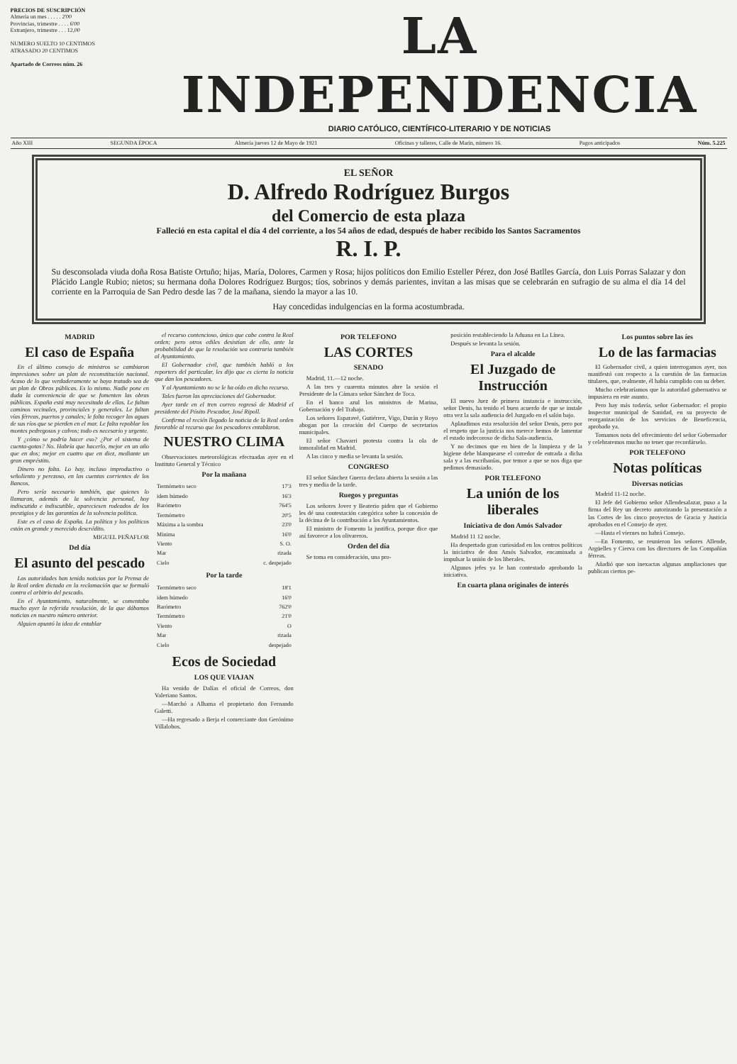PRECIOS DE SUSCRIPCIÓN
Almería un mes . . . . . 2'00
Provincias, trimestre . . . . 6'00
Extranjero, trimestre . . . 12,00
NUMERO SUELTO 10 CENTIMOS
ATRASADO 20 CENTIMOS
Apartado de Correos núm. 26
LA INDEPENDENCIA
DIARIO CATÓLICO, CIENTÍFICO-LITERARIO Y DE NOTICIAS
Año XIII SEGUNDA ÉPOCA Almería jueves 12 de Mayo de 1921 Oficinas y talleres, Calle de Marín, número 16. Pagos anticipados Núm. 5.225
EL SEÑOR
D. Alfredo Rodríguez Burgos
del Comercio de esta plaza
Falleció en esta capital el día 4 del corriente, a los 54 años de edad, después de haber recibido los Santos Sacramentos
R. I. P.
Su desconsolada viuda doña Rosa Batiste Ortuño; hijas, María, Dolores, Carmen y Rosa; hijos políticos don Emilio Esteller Pérez, don José Batlles García, don Luis Porras Salazar y don Plácido Langle Rubio; nietos; su hermana doña Dolores Rodríguez Burgos; tíos, sobrinos y demás parientes, invitan a las misas que se celebrarán en sufragio de su alma el día 14 del corriente en la Parroquia de San Pedro desde las 7 de la mañana, siendo la mayor a las 10.
Hay concedidas indulgencias en la forma acostumbrada.
MADRID
El caso de España
En el último consejo de ministros se cambiaron impresiones sobre un plan de reconstitución nacional. Acaso de lo que verdaderamente se haya tratado sea de un plan de Obras públicas. Es lo mismo. Nadie pone en duda la conveniencia de que se fomenten las obras públicas. España está muy necesitada de ellas. Le faltan caminos vecinales, provinciales y generales. Le faltan vías férreas, puertos y canales; le falta recoger las aguas de sus ríos que se pierden en el mar. Le falta repoblar los montes pedregosos y calvos; todo es necesario y urgente.
Y ¿cómo se podría hacer eso? ¿Por el sistema de cuenta-gotas? No. Habría que hacerlo, mejor en un año que en dos; mejor en cuatro que en diez, mediante un gran empréstito.
Dinero no falta. Lo hay, incluso improductivo o señoliento y perezoso, en las cuentas corrientes de los Bancos.
Pero sería necesario también, que quienes lo llamaran, además de la solvencia personal, hoy indiscutida e indiscutible, apareciesen rodeados de los prestigios y de las garantías de la solvencia política.
Este es el caso de España. La política y los políticos están en grande y merecido descrédito.
MIGUEL PEÑAFLOR
Del día
El asunto del pescado
Las autoridades han tenido noticias por la Prensa de la Real orden dictada en la reclamación que se formuló contra el arbitrio del pescado.
En el Ayuntamiento, naturalmente, se comentaba mucho ayer la referida resolución, de la que dábamos noticias en nuestro número anterior.
Alguien apuntó la idea de entablar
el recurso contencioso, único que cabe contra la Real orden; pero otros ediles desistían de ello, ante la probabilidad de que la resolución sea contraria también al Ayuntamiento.
El Gobernador civil, que también habló a los reporters del particular, les dijo que es cierta la noticia que dan los pescadores.
Y al Ayuntamiento no se le ha oído en dicho recurso.
Tales fueron las apreciaciones del Gobernador.
Ayer tarde en el tren correo regresó de Madrid el presidente del Pósito Pescador, José Ripoll.
Confirma el recién llegado la noticia de la Real orden favorable al recurso que los pescadores entablaron.
NUESTRO CLIMA
Observaciones meteorológicas efectuadas ayer en el Instituto General y Técnico
Por la mañana
| Termómetro seco | 17'3 |
| idem húmedo | 16'3 |
| Barómetro | 764'5 |
| Termómetro | 20'5 |
| Máxima a la sombra | 23'0 |
| Mínima | 16'0 |
| Viento | S. O. |
| Mar | rizada |
| Cielo | c. despejado |
Por la tarde
| Termómetro seco | 18'1 |
| idem húmedo | 16'0 |
| Barómetro | 762'0 |
| Termómetro | 21'0 |
| Viento | O |
| Mar | rizada |
| Cielo | despejado |
Ecos de Sociedad
LOS QUE VIAJAN
Ha venido de Dalías el oficial de Correos, don Valeriano Santos.
—Marchó a Alhama el propietario don Fernando Galetti.
—Ha regresado a Berja el comerciante don Gerónimo Villalobos.
POR TELEFONO
LAS CORTES
SENADO
Madrid, 11.—12 noche.
A las tres y cuarenta minutos abre la sesión el Presidente de la Cámara señor Sánchez de Toca.
En el banco azul los ministros de Marina, Gobernación y del Trabajo.
Los señores Esparavé, Gutiérrez, Vigo, Durán y Royo abogan por la creación del Cuerpo de secretarios municipales.
El señor Chavarri protesta contra la ola de inmoralidad en Madrid.
A las cinco y media se levanta la sesión.
CONGRESO
El señor Sánchez Guerra declara abierta la sesión a las tres y media de la tarde.
Ruegos y preguntas
Los señores Jover y Beaterio piden que el Gobierno les dé una contestación categórica sobre la concesión de la décima de la contribución a los Ayuntamientos.
El ministro de Fomento la justifica, porque dice que así favorece a los olivareros.
Orden del día
Se toma en consideración, una pro-
posición restableciendo la Aduana en La Línea.
Después se levanta la sesión.
Para el alcalde
El Juzgado de Instrucción
El nuevo Juez de primera instancia e instrucción, señor Denis, ha tenido el buen acuerdo de que se instale otra vez la sala audiencia del Juzgado en el salón bajo.
Aplaudimos esta resolución del señor Denis, pero por el respeto que la justicia nos merece hemos de lamentar el estado indecoroso de dicha Sala-audiencia.
Y no decimos que en bien de la limpieza y de la higiene debe blanquearse el corredor de entrada a dicha sala y a las escribanías, por temor a que se nos diga que pedimos demasiado.
POR TELEFONO
La unión de los liberales
Iniciativa de don Amós Salvador
Madrid 11 12 noche.
Ha despertado gran curiosidad en los centros políticos la iniciativa de don Amós Salvador, encaminada a impulsar la unión de los liberales.
Algunos jefes ya le han contestado aprobando la iniciativa.
En cuarta plana originales de interés
Los puntos sobre las íes
Lo de las farmacias
El Gobernador civil, a quien interrogamos ayer, nos manifestó con respecto a la cuestión de las farmacias titulares, que, realmente, él había cumplido con su deber.
Mucho celebraríamos que la autoridad gubernativa se impusiera en este asunto.
Pero hay más todavía, señor Gobernador: el propio Inspector municipal de Sanidad, en su proyecto de reorganización de los servicios de Beneficencia, aprobado ya.
Tomamos nota del ofrecimiento del señor Gobernador y celebraremos mucho no tener que recordárselo.
POR TELEFONO
Notas políticas
Diversas noticias
Madrid 11-12 noche.
El Jefe del Gobierno señor Allendesalazar, puso a la firma del Rey un decreto autorizando la presentación a las Cortes de los cinco proyectos de Gracia y Justicia aprobados en el Consejo de ayer.
—Hasta el viernes no habrá Consejo.
—En Fomento, se reunieron los señores Allende, Argüelles y Cierva con los directores de las Compañías férreas.
Añadió que son inexactas algunas ampliaciones que publican ciertos pe-